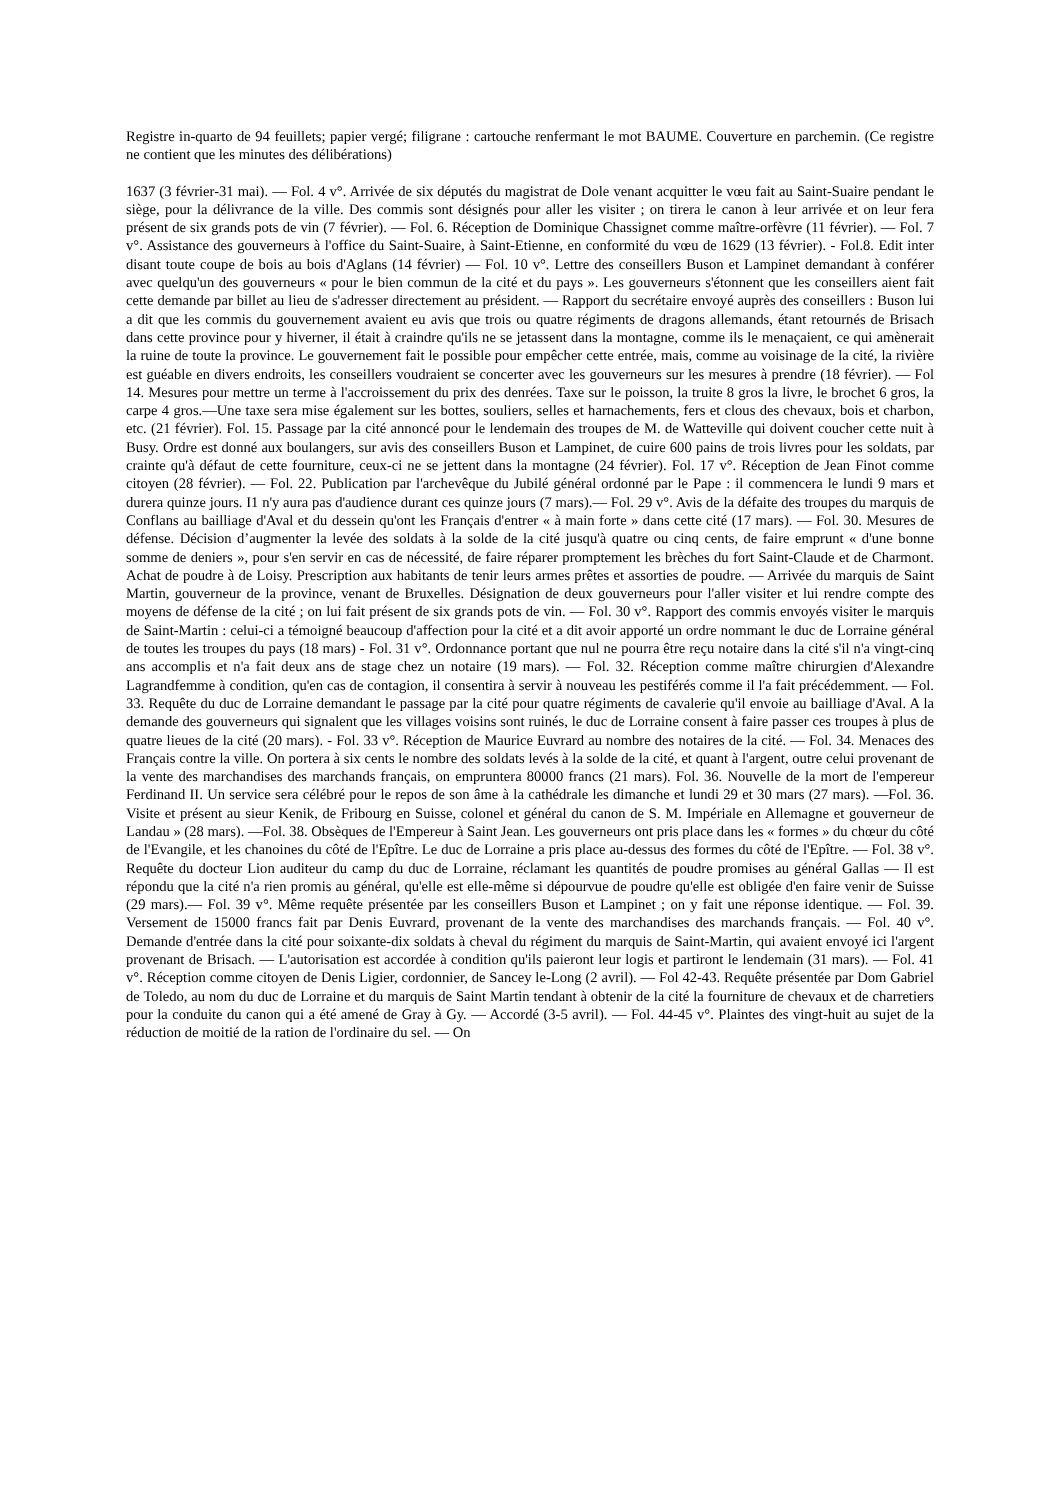Registre in-quarto de 94 feuillets; papier vergé; filigrane : cartouche renfermant le mot BAUME. Couverture en parchemin. (Ce registre ne contient que les minutes des délibérations)
1637 (3 février-31 mai). — Fol. 4 v°. Arrivée de six députés du magistrat de Dole venant acquitter le vœu fait au Saint-Suaire pendant le siège, pour la délivrance de la ville. Des commis sont désignés pour aller les visiter ; on tirera le canon à leur arrivée et on leur fera présent de six grands pots de vin (7 février). — Fol. 6. Réception de Dominique Chassignet comme maître-orfèvre (11 février). — Fol. 7 v°. Assistance des gouverneurs à l'office du Saint-Suaire, à Saint-Etienne, en conformité du vœu de 1629 (13 février). - Fol.8. Edit inter disant toute coupe de bois au bois d'Aglans (14 février) — Fol. 10 v°. Lettre des conseillers Buson et Lampinet demandant à conférer avec quelqu'un des gouverneurs « pour le bien commun de la cité et du pays ». Les gouverneurs s'étonnent que les conseillers aient fait cette demande par billet au lieu de s'adresser directement au président. — Rapport du secrétaire envoyé auprès des conseillers : Buson lui a dit que les commis du gouvernement avaient eu avis que trois ou quatre régiments de dragons allemands, étant retournés de Brisach dans cette province pour y hiverner, il était à craindre qu'ils ne se jetassent dans la montagne, comme ils le menaçaient, ce qui amènerait la ruine de toute la province. Le gouvernement fait le possible pour empêcher cette entrée, mais, comme au voisinage de la cité, la rivière est guéable en divers endroits, les conseillers voudraient se concerter avec les gouverneurs sur les mesures à prendre (18 février). — Fol 14. Mesures pour mettre un terme à l'accroissement du prix des denrées. Taxe sur le poisson, la truite 8 gros la livre, le brochet 6 gros, la carpe 4 gros.—Une taxe sera mise également sur les bottes, souliers, selles et harnachements, fers et clous des chevaux, bois et charbon, etc. (21 février). Fol. 15. Passage par la cité annoncé pour le lendemain des troupes de M. de Watteville qui doivent coucher cette nuit à Busy. Ordre est donné aux boulangers, sur avis des conseillers Buson et Lampinet, de cuire 600 pains de trois livres pour les soldats, par crainte qu'à défaut de cette fourniture, ceux-ci ne se jettent dans la montagne (24 février). Fol. 17 v°. Réception de Jean Finot comme citoyen (28 février). — Fol. 22. Publication par l'archevêque du Jubilé général ordonné par le Pape : il commencera le lundi 9 mars et durera quinze jours. I1 n'y aura pas d'audience durant ces quinze jours (7 mars).— Fol. 29 v°. Avis de la défaite des troupes du marquis de Conflans au bailliage d'Aval et du dessein qu'ont les Français d'entrer « à main forte » dans cette cité (17 mars). — Fol. 30. Mesures de défense. Décision d’augmenter la levée des soldats à la solde de la cité jusqu'à quatre ou cinq cents, de faire emprunt « d'une bonne somme de deniers », pour s'en servir en cas de nécessité, de faire réparer promptement les brèches du fort Saint-Claude et de Charmont. Achat de poudre à de Loisy. Prescription aux habitants de tenir leurs armes prêtes et assorties de poudre. — Arrivée du marquis de Saint Martin, gouverneur de la province, venant de Bruxelles. Désignation de deux gouverneurs pour l'aller visiter et lui rendre compte des moyens de défense de la cité ; on lui fait présent de six grands pots de vin. — Fol. 30 v°. Rapport des commis envoyés visiter le marquis de Saint-Martin : celui-ci a témoigné beaucoup d'affection pour la cité et a dit avoir apporté un ordre nommant le duc de Lorraine général de toutes les troupes du pays (18 mars) - Fol. 31 v°. Ordonnance portant que nul ne pourra être reçu notaire dans la cité s'il n'a vingt-cinq ans accomplis et n'a fait deux ans de stage chez un notaire (19 mars). — Fol. 32. Réception comme maître chirurgien d'Alexandre Lagrandfemme à condition, qu'en cas de contagion, il consentira à servir à nouveau les pestiférés comme il l'a fait précédemment. — Fol. 33. Requête du duc de Lorraine demandant le passage par la cité pour quatre régiments de cavalerie qu'il envoie au bailliage d'Aval. A la demande des gouverneurs qui signalent que les villages voisins sont ruinés, le duc de Lorraine consent à faire passer ces troupes à plus de quatre lieues de la cité (20 mars). - Fol. 33 v°. Réception de Maurice Euvrard au nombre des notaires de la cité. — Fol. 34. Menaces des Français contre la ville. On portera à six cents le nombre des soldats levés à la solde de la cité, et quant à l'argent, outre celui provenant de la vente des marchandises des marchands français, on empruntera 80000 francs (21 mars). Fol. 36. Nouvelle de la mort de l'empereur Ferdinand II. Un service sera célébré pour le repos de son âme à la cathédrale les dimanche et lundi 29 et 30 mars (27 mars). —Fol. 36. Visite et présent au sieur Kenik, de Fribourg en Suisse, colonel et général du canon de S. M. Impériale en Allemagne et gouverneur de Landau » (28 mars). —Fol. 38. Obsèques de l'Empereur à Saint Jean. Les gouverneurs ont pris place dans les « formes » du chœur du côté de l'Evangile, et les chanoines du côté de l'Epître. Le duc de Lorraine a pris place au-dessus des formes du côté de l'Epître. — Fol. 38 v°. Requête du docteur Lion auditeur du camp du duc de Lorraine, réclamant les quantités de poudre promises au général Gallas — Il est répondu que la cité n'a rien promis au général, qu'elle est elle-même si dépourvue de poudre qu'elle est obligée d'en faire venir de Suisse (29 mars).— Fol. 39 v°. Même requête présentée par les conseillers Buson et Lampinet ; on y fait une réponse identique. — Fol. 39. Versement de 15000 francs fait par Denis Euvrard, provenant de la vente des marchandises des marchands français. — Fol. 40 v°. Demande d'entrée dans la cité pour soixante-dix soldats à cheval du régiment du marquis de Saint-Martin, qui avaient envoyé ici l'argent provenant de Brisach. — L'autorisation est accordée à condition qu'ils paieront leur logis et partiront le lendemain (31 mars). — Fol. 41 v°. Réception comme citoyen de Denis Ligier, cordonnier, de Sancey le-Long (2 avril). — Fol 42-43. Requête présentée par Dom Gabriel de Toledo, au nom du duc de Lorraine et du marquis de Saint Martin tendant à obtenir de la cité la fourniture de chevaux et de charretiers pour la conduite du canon qui a été amené de Gray à Gy. — Accordé (3-5 avril). — Fol. 44-45 v°. Plaintes des vingt-huit au sujet de la réduction de moitié de la ration de l'ordinaire du sel. — On